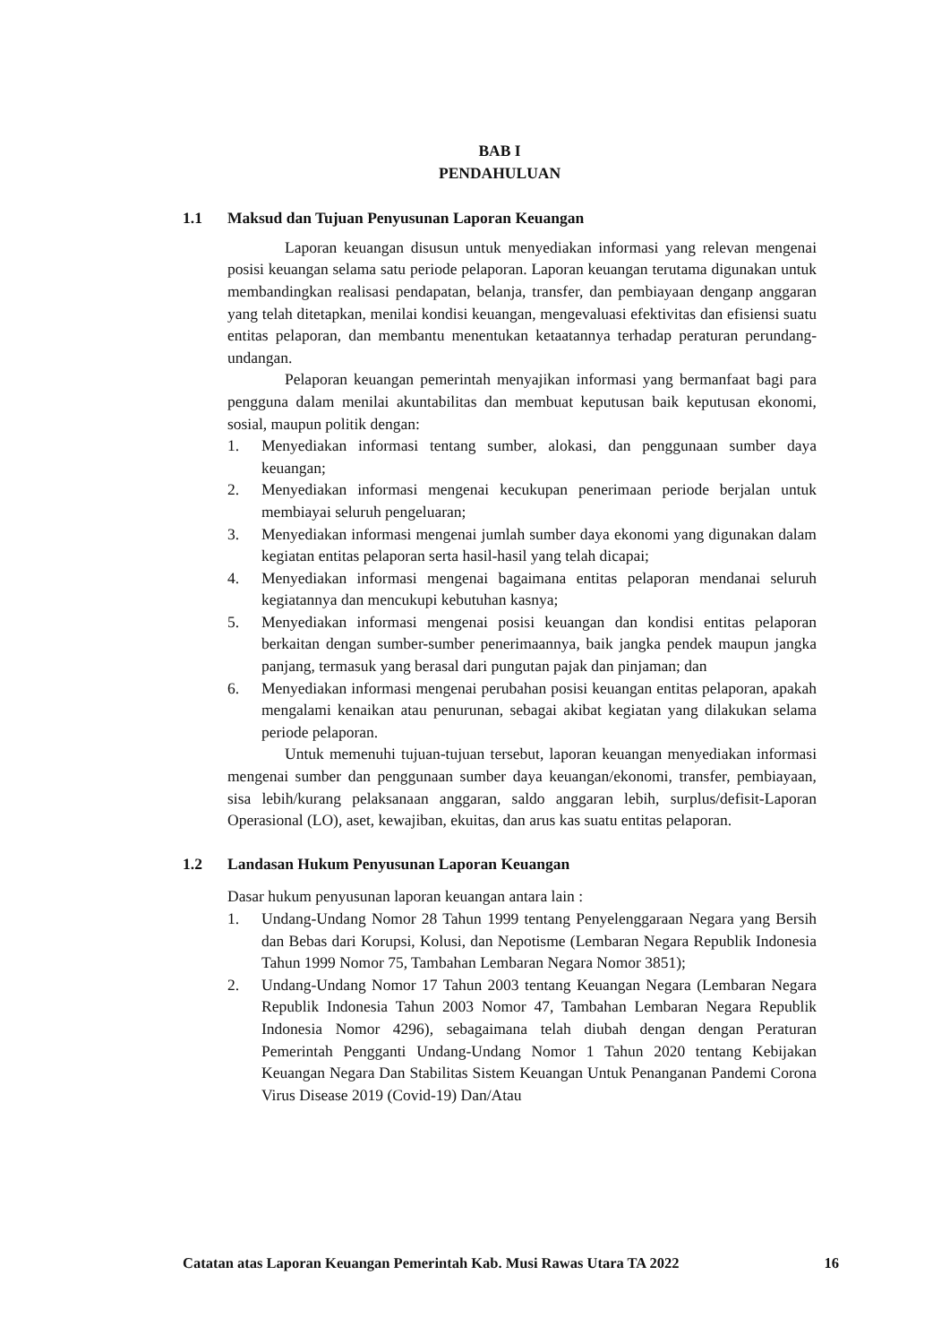BAB I
PENDAHULUAN
1.1 Maksud dan Tujuan Penyusunan Laporan Keuangan
Laporan keuangan disusun untuk menyediakan informasi yang relevan mengenai posisi keuangan selama satu periode pelaporan. Laporan keuangan terutama digunakan untuk membandingkan realisasi pendapatan, belanja, transfer, dan pembiayaan denganp anggaran yang telah ditetapkan, menilai kondisi keuangan, mengevaluasi efektivitas dan efisiensi suatu entitas pelaporan, dan membantu menentukan ketaatannya terhadap peraturan perundang-undangan.
Pelaporan keuangan pemerintah menyajikan informasi yang bermanfaat bagi para pengguna dalam menilai akuntabilitas dan membuat keputusan baik keputusan ekonomi, sosial, maupun politik dengan:
1. Menyediakan informasi tentang sumber, alokasi, dan penggunaan sumber daya keuangan;
2. Menyediakan informasi mengenai kecukupan penerimaan periode berjalan untuk membiayai seluruh pengeluaran;
3. Menyediakan informasi mengenai jumlah sumber daya ekonomi yang digunakan dalam kegiatan entitas pelaporan serta hasil-hasil yang telah dicapai;
4. Menyediakan informasi mengenai bagaimana entitas pelaporan mendanai seluruh kegiatannya dan mencukupi kebutuhan kasnya;
5. Menyediakan informasi mengenai posisi keuangan dan kondisi entitas pelaporan berkaitan dengan sumber-sumber penerimaannya, baik jangka pendek maupun jangka panjang, termasuk yang berasal dari pungutan pajak dan pinjaman; dan
6. Menyediakan informasi mengenai perubahan posisi keuangan entitas pelaporan, apakah mengalami kenaikan atau penurunan, sebagai akibat kegiatan yang dilakukan selama periode pelaporan.
Untuk memenuhi tujuan-tujuan tersebut, laporan keuangan menyediakan informasi mengenai sumber dan penggunaan sumber daya keuangan/ekonomi, transfer, pembiayaan, sisa lebih/kurang pelaksanaan anggaran, saldo anggaran lebih, surplus/defisit-Laporan Operasional (LO), aset, kewajiban, ekuitas, dan arus kas suatu entitas pelaporan.
1.2 Landasan Hukum Penyusunan Laporan Keuangan
Dasar hukum penyusunan laporan keuangan antara lain :
1. Undang-Undang Nomor 28 Tahun 1999 tentang Penyelenggaraan Negara yang Bersih dan Bebas dari Korupsi, Kolusi, dan Nepotisme (Lembaran Negara Republik Indonesia Tahun 1999 Nomor 75, Tambahan Lembaran Negara Nomor 3851);
2. Undang-Undang Nomor 17 Tahun 2003 tentang Keuangan Negara (Lembaran Negara Republik Indonesia Tahun 2003 Nomor 47, Tambahan Lembaran Negara Republik Indonesia Nomor 4296), sebagaimana telah diubah dengan dengan Peraturan Pemerintah Pengganti Undang-Undang Nomor 1 Tahun 2020 tentang Kebijakan Keuangan Negara Dan Stabilitas Sistem Keuangan Untuk Penanganan Pandemi Corona Virus Disease 2019 (Covid-19) Dan/Atau
Catatan atas Laporan Keuangan Pemerintah Kab. Musi Rawas Utara TA 2022 16